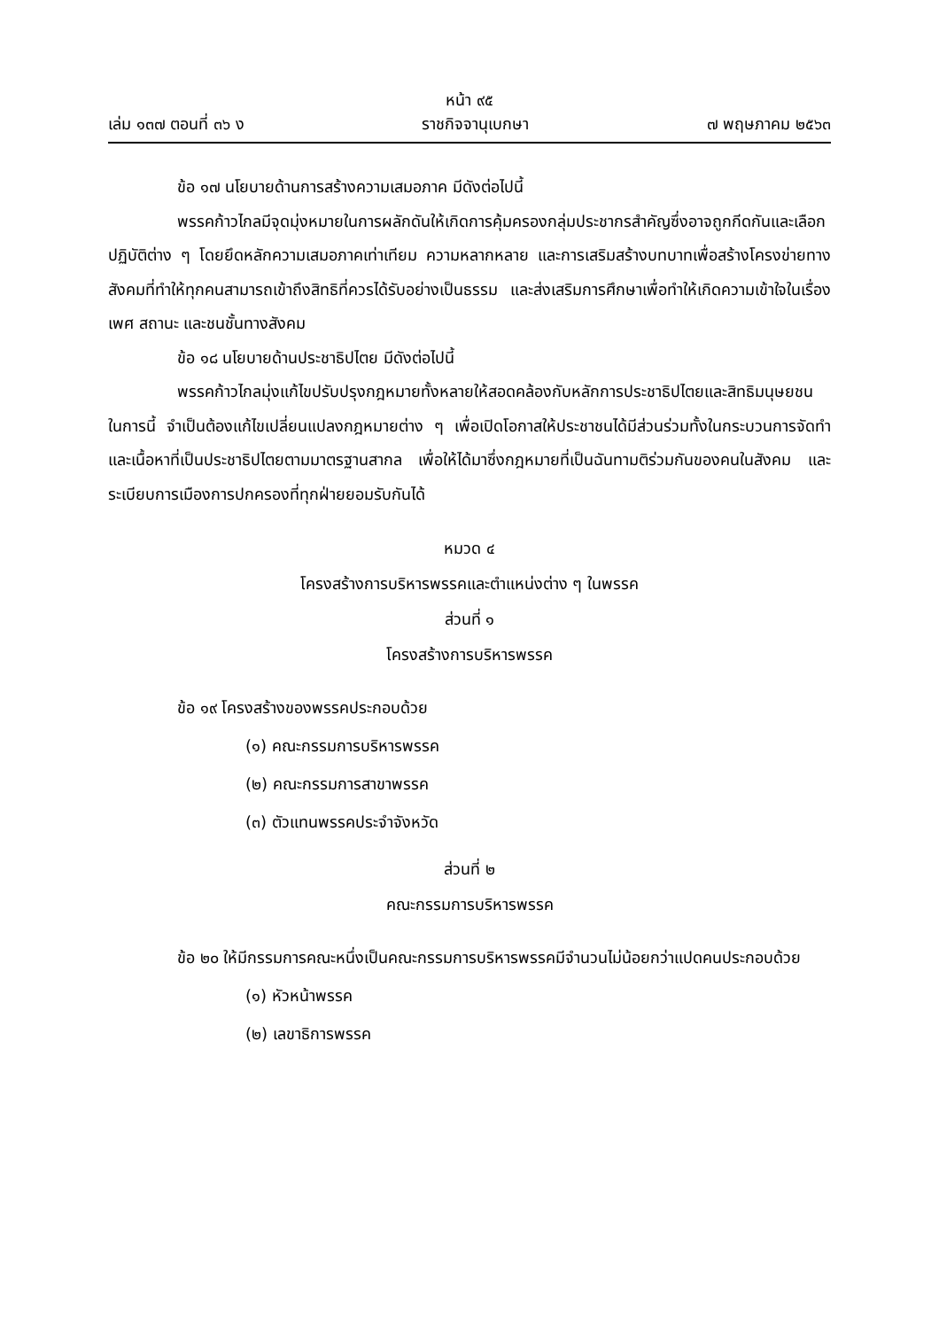หน้า ๙๕
เล่ม ๑๓๗ ตอนที่ ๓๖ ง ราชกิจจานุเบกษา ๗ พฤษภาคม ๒๕๖๓
ข้อ ๑๗ นโยบายด้านการสร้างความเสมอภาค มีดังต่อไปนี้
พรรคก้าวไกลมีจุดมุ่งหมายในการผลักดันให้เกิดการคุ้มครองกลุ่มประชากรสำคัญซึ่งอาจถูกกีดกันและเลือกปฏิบัติต่าง ๆ โดยยึดหลักความเสมอภาคเท่าเทียม ความหลากหลาย และการเสริมสร้างบทบาทเพื่อสร้างโครงข่ายทางสังคมที่ทำให้ทุกคนสามารถเข้าถึงสิทธิที่ควรได้รับอย่างเป็นธรรม และส่งเสริมการศึกษาเพื่อทำให้เกิดความเข้าใจในเรื่องเพศ สถานะ และชนชั้นทางสังคม
ข้อ ๑๘ นโยบายด้านประชาธิปไตย มีดังต่อไปนี้
พรรคก้าวไกลมุ่งแก้ไขปรับปรุงกฎหมายทั้งหลายให้สอดคล้องกับหลักการประชาธิปไตยและสิทธิมนุษยชน ในการนี้ จำเป็นต้องแก้ไขเปลี่ยนแปลงกฎหมายต่าง ๆ เพื่อเปิดโอกาสให้ประชาชนได้มีส่วนร่วมทั้งในกระบวนการจัดทำ และเนื้อหาที่เป็นประชาธิปไตยตามมาตรฐานสากล เพื่อให้ได้มาซึ่งกฎหมายที่เป็นฉันทามติร่วมกันของคนในสังคม และระเบียบการเมืองการปกครองที่ทุกฝ่ายยอมรับกันได้
หมวด ๔
โครงสร้างการบริหารพรรคและตำแหน่งต่าง ๆ ในพรรค
ส่วนที่ ๑
โครงสร้างการบริหารพรรค
ข้อ ๑๙ โครงสร้างของพรรคประกอบด้วย
(๑) คณะกรรมการบริหารพรรค
(๒) คณะกรรมการสาขาพรรค
(๓) ตัวแทนพรรคประจำจังหวัด
ส่วนที่ ๒
คณะกรรมการบริหารพรรค
ข้อ ๒๐ ให้มีกรรมการคณะหนึ่งเป็นคณะกรรมการบริหารพรรคมีจำนวนไม่น้อยกว่าแปดคนประกอบด้วย
(๑) หัวหน้าพรรค
(๒) เลขาธิการพรรค